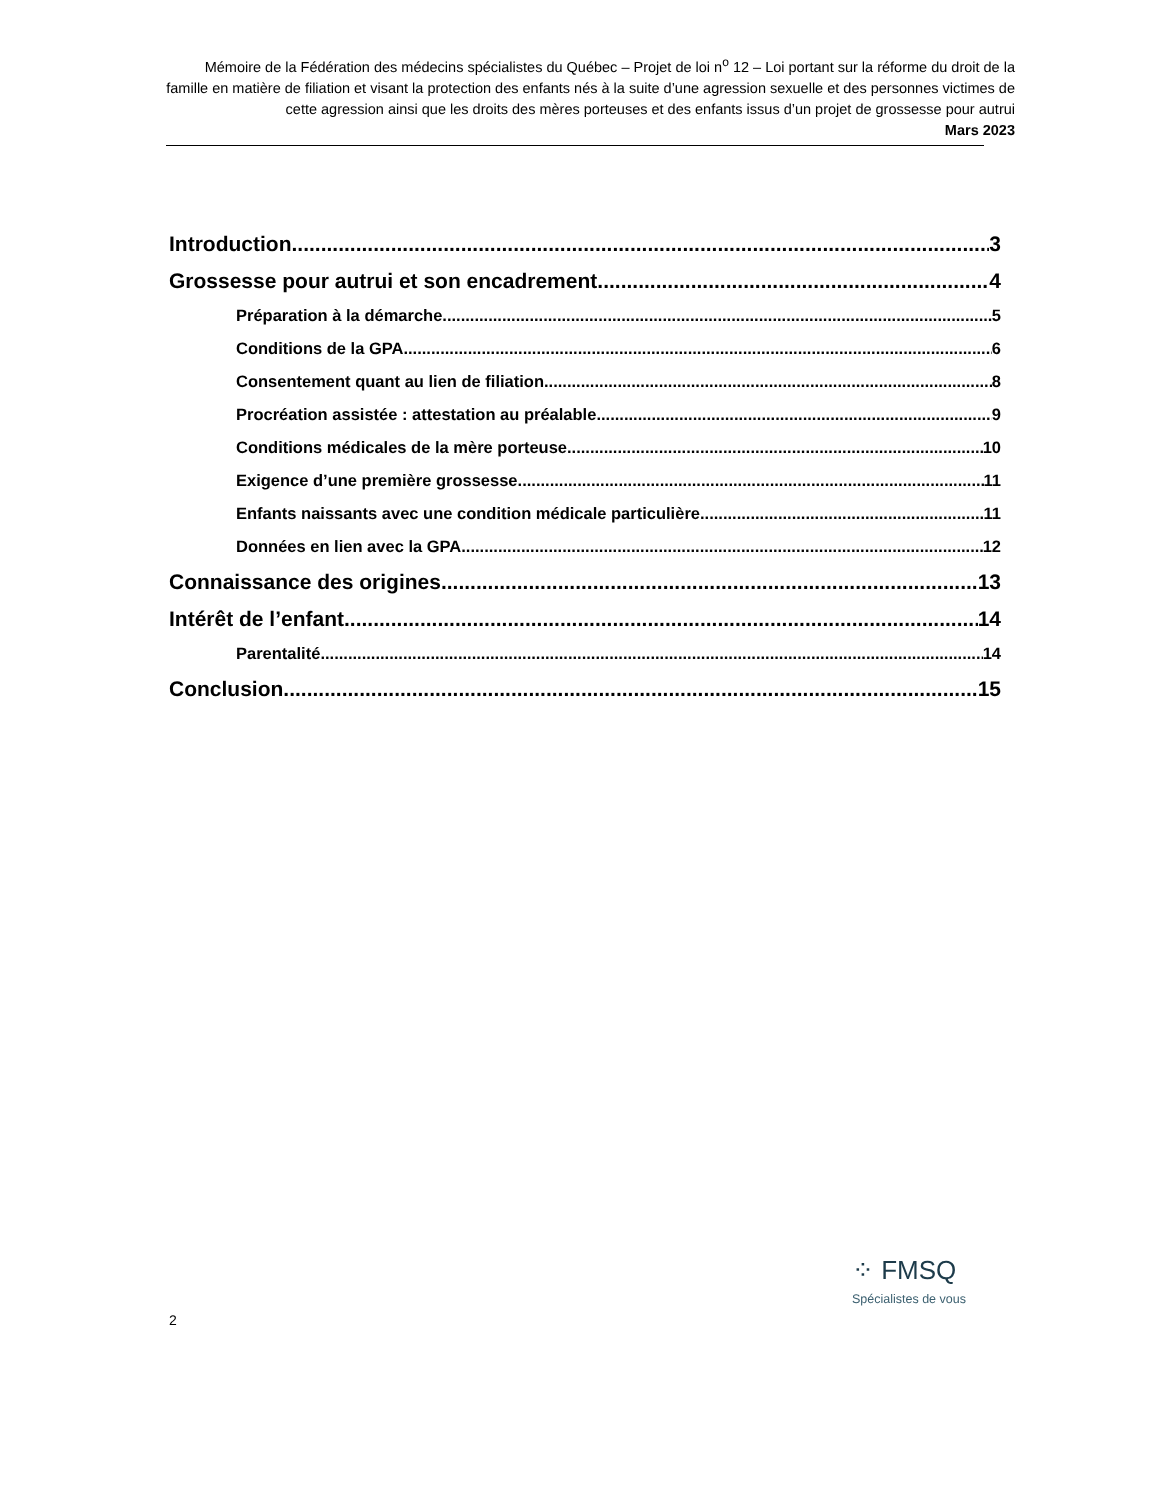Mémoire de la Fédération des médecins spécialistes du Québec – Projet de loi n<sup>o</sup> 12 – Loi portant sur la réforme du droit de la famille en matière de filiation et visant la protection des enfants nés à la suite d’une agression sexuelle et des personnes victimes de cette agression ainsi que les droits des mères porteuses et des enfants issus d’un projet de grossesse pour autrui
Mars 2023
Introduction 3
Grossesse pour autrui et son encadrement 4
Préparation à la démarche 5
Conditions de la GPA 6
Consentement quant au lien de filiation 8
Procréation assistée : attestation au préalable 9
Conditions médicales de la mère porteuse 10
Exigence d’une première grossesse 11
Enfants naissants avec une condition médicale particulière 11
Données en lien avec la GPA 12
Connaissance des origines 13
Intérêt de l’enfant 14
Parentalité 14
Conclusion 15
⁘ FMSQ
Spécialistes de vous
2